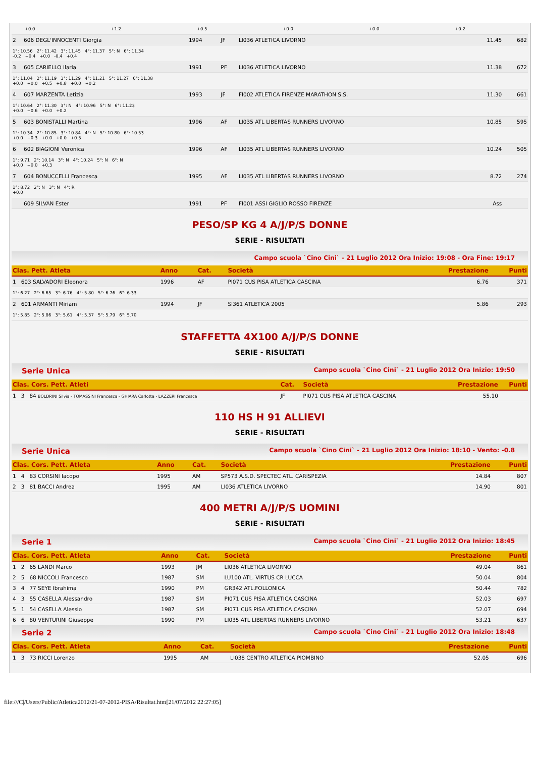| | +0.0 | | +1.2 | | +0.5 | | +0.0 | | +0.0 | | +0.2 |
| 2 | 606 DEGL'INNOCENTI Giorgia | 1994 | JF | LI036 ATLETICA LIVORNO | 11.45 | 682 |
| 1°: 10.56 2°: 11.42 3°: 11.45 4°: 11.37 5°: N 6°: 11.34 -0.2 +0.4 +0.0 -0.4 +0.4 | | | | | | |
| 3 | 605 CARIELLO Ilaria | 1991 | PF | LI036 ATLETICA LIVORNO | 11.38 | 672 |
| 1°: 11.04 2°: 11.19 3°: 11.29 4°: 11.21 5°: 11.27 6°: 11.38 +0.0 +0.0 +0.5 +0.8 +0.0 +0.2 | | | | | | |
| 4 | 607 MARZENTA Letizia | 1993 | JF | FI002 ATLETICA FIRENZE MARATHON S.S. | 11.30 | 661 |
| 1°: 10.64 2°: 11.30 3°: N 4°: 10.96 5°: N 6°: 11.23 +0.0 +0.6 +0.0 +0.2 | | | | | | |
| 5 | 603 BONISTALLI Martina | 1996 | AF | LI035 ATL LIBERTAS RUNNERS LIVORNO | 10.85 | 595 |
| 1°: 10.34 2°: 10.85 3°: 10.84 4°: N 5°: 10.80 6°: 10.53 +0.0 +0.3 +0.0 +0.0 +0.5 | | | | | | |
| 6 | 602 BIAGIONI Veronica | 1996 | AF | LI035 ATL LIBERTAS RUNNERS LIVORNO | 10.24 | 505 |
| 1°: 9.71 2°: 10.14 3°: N 4°: 10.24 5°: N 6°: N +0.0 +0.0 +0.3 | | | | | | |
| 7 | 604 BONUCCELLI Francesca | 1995 | AF | LI035 ATL LIBERTAS RUNNERS LIVORNO | 8.72 | 274 |
| 1°: 8.72 2°: N 3°: N 4°: R +0.0 | | | | | | |
| | 609 SILVAN Ester | 1991 | PF | FI001 ASSI GIGLIO ROSSO FIRENZE | Ass | |
PESO/SP KG 4 A/J/P/S DONNE
SERIE - RISULTATI
Campo scuola `Cino Cini` - 21 Luglio 2012 Ora Inizio: 19:08 - Ora Fine: 19:17
| Clas. Pett. Atleta | Anno | Cat. | Società | Prestazione | Punti |
| --- | --- | --- | --- | --- | --- |
| 1 603 SALVADORI Eleonora | 1996 | AF | PI071 CUS PISA ATLETICA CASCINA | 6.76 | 371 |
| 1°: 6.27 2°: 6.65 3°: 6.76 4°: 5.80 5°: 6.76 6°: 6.33 | | | | | |
| 2 601 ARMANTI Miriam | 1994 | JF | SI361 ATLETICA 2005 | 5.86 | 293 |
| 1°: 5.85 2°: 5.86 3°: 5.61 4°: 5.37 5°: 5.79 6°: 5.70 | | | | | |
STAFFETTA 4X100 A/J/P/S DONNE
SERIE - RISULTATI
Serie Unica Campo scuola `Cino Cini` - 21 Luglio 2012 Ora Inizio: 19:50
| Clas. Cors. Pett. Atleti | Cat. | Società | Prestazione | Punti |
| --- | --- | --- | --- | --- |
| 1 3 84 BOLDRINI Silvia - TOMASSINI Francesca - GHIARA Carlotta - LAZZERI Francesca | JF | PI071 CUS PISA ATLETICA CASCINA | 55.10 | |
110 HS H 91 ALLIEVI
SERIE - RISULTATI
Serie Unica Campo scuola `Cino Cini` - 21 Luglio 2012 Ora Inizio: 18:10 - Vento: -0.8
| Clas. Cors. Pett. Atleta | Anno | Cat. | Società | Prestazione | Punti |
| --- | --- | --- | --- | --- | --- |
| 1 4 83 CORSINI Iacopo | 1995 | AM | SP573 A.S.D. SPECTEC ATL. CARISPEZIA | 14.84 | 807 |
| 2 3 81 BACCI Andrea | 1995 | AM | LI036 ATLETICA LIVORNO | 14.90 | 801 |
400 METRI A/J/P/S UOMINI
SERIE - RISULTATI
Serie 1 Campo scuola `Cino Cini` - 21 Luglio 2012 Ora Inizio: 18:45
| Clas. Cors. Pett. Atleta | Anno | Cat. | Società | Prestazione | Punti |
| --- | --- | --- | --- | --- | --- |
| 1 2 65 LANDI Marco | 1993 | JM | LI036 ATLETICA LIVORNO | 49.04 | 861 |
| 2 5 68 NICCOLI Francesco | 1987 | SM | LU100 ATL. VIRTUS CR LUCCA | 50.04 | 804 |
| 3 4 77 SEYE Ibrahima | 1990 | PM | GR342 ATL.FOLLONICA | 50.44 | 782 |
| 4 3 55 CASELLA Alessandro | 1987 | SM | PI071 CUS PISA ATLETICA CASCINA | 52.03 | 697 |
| 5 1 54 CASELLA Alessio | 1987 | SM | PI071 CUS PISA ATLETICA CASCINA | 52.07 | 694 |
| 6 6 80 VENTURINI Giuseppe | 1990 | PM | LI035 ATL LIBERTAS RUNNERS LIVORNO | 53.21 | 637 |
Serie 2 Campo scuola `Cino Cini` - 21 Luglio 2012 Ora Inizio: 18:48
| Clas. Cors. Pett. Atleta | Anno | Cat. | Società | Prestazione | Punti |
| --- | --- | --- | --- | --- | --- |
| 1 3 73 RICCI Lorenzo | 1995 | AM | LI038 CENTRO ATLETICA PIOMBINO | 52.05 | 696 |
file:///C|/Users/Public/Atletica2012/21-07-2012-PISA/Risultat.htm[21/07/2012 22:27:05]